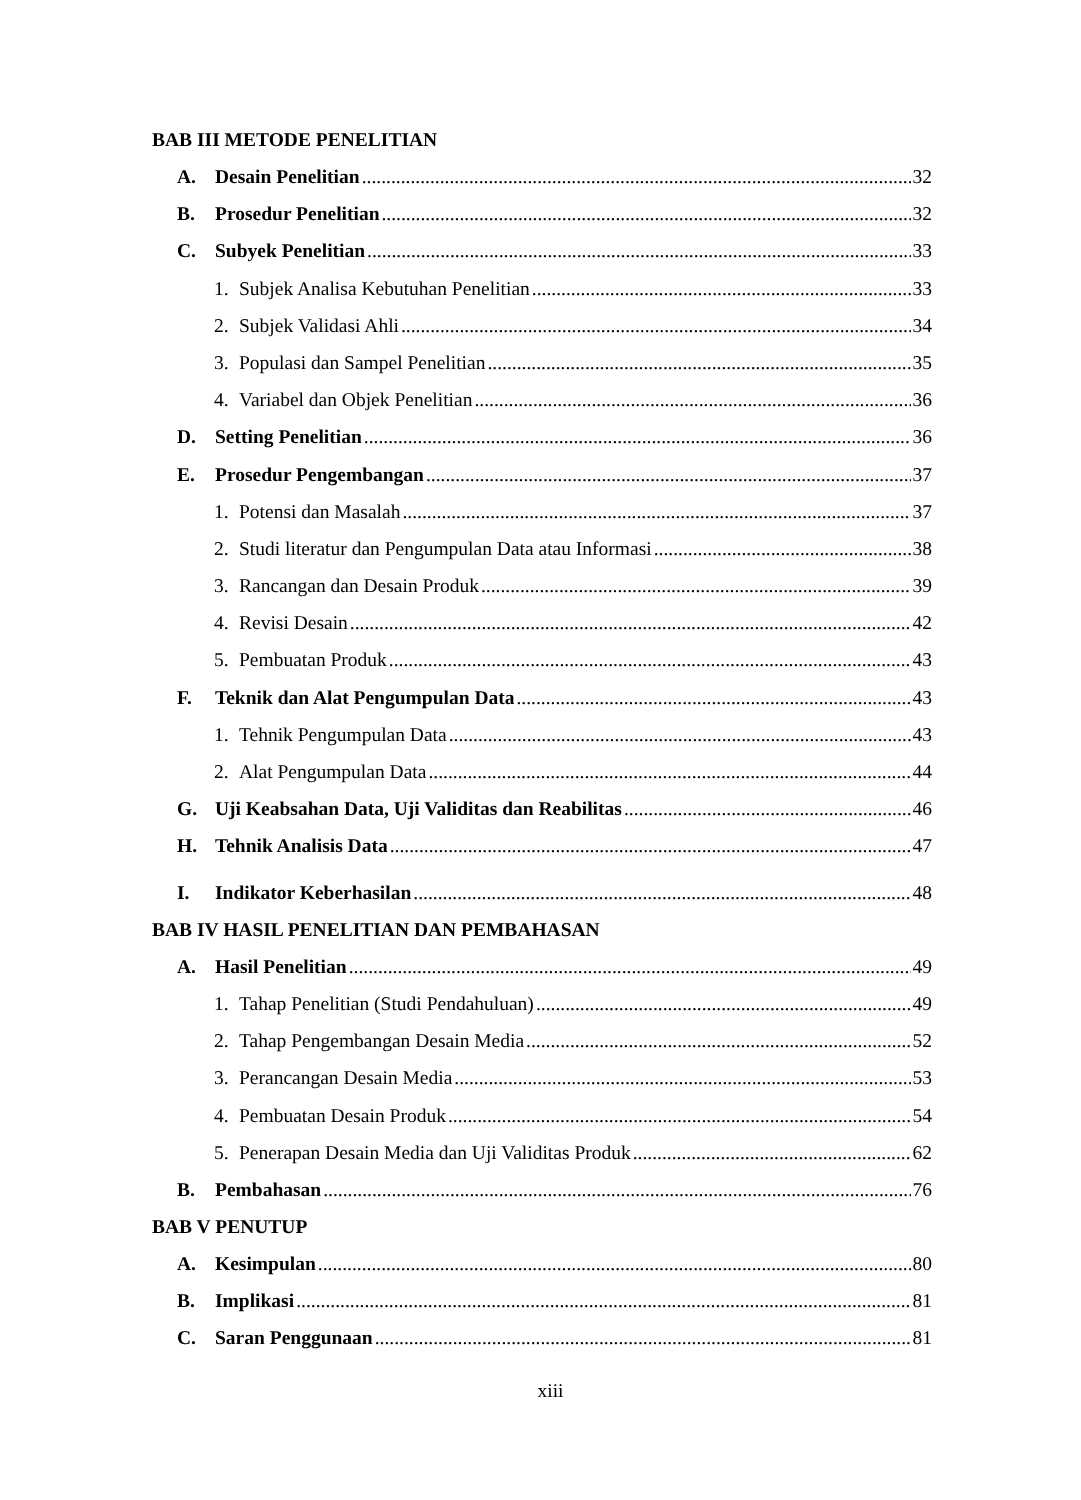BAB III METODE PENELITIAN
A. Desain Penelitian 32
B. Prosedur Penelitian 32
C. Subyek Penelitian 33
1. Subjek Analisa Kebutuhan Penelitian 33
2. Subjek Validasi Ahli 34
3. Populasi dan Sampel Penelitian 35
4. Variabel dan Objek Penelitian 36
D. Setting Penelitian 36
E. Prosedur Pengembangan 37
1. Potensi dan Masalah 37
2. Studi literatur dan Pengumpulan Data atau Informasi 38
3. Rancangan dan Desain Produk 39
4. Revisi Desain 42
5. Pembuatan Produk 43
F. Teknik dan Alat Pengumpulan Data 43
1. Tehnik Pengumpulan Data 43
2. Alat Pengumpulan Data 44
G. Uji Keabsahan Data, Uji Validitas dan Reabilitas 46
H. Tehnik Analisis Data 47
I. Indikator Keberhasilan 48
BAB IV HASIL PENELITIAN DAN PEMBAHASAN
A. Hasil Penelitian 49
1. Tahap Penelitian (Studi Pendahuluan) 49
2. Tahap Pengembangan Desain Media 52
3. Perancangan Desain Media 53
4. Pembuatan Desain Produk 54
5. Penerapan Desain Media dan Uji Validitas Produk 62
B. Pembahasan 76
BAB V PENUTUP
A. Kesimpulan 80
B. Implikasi 81
C. Saran Penggunaan 81
xiii